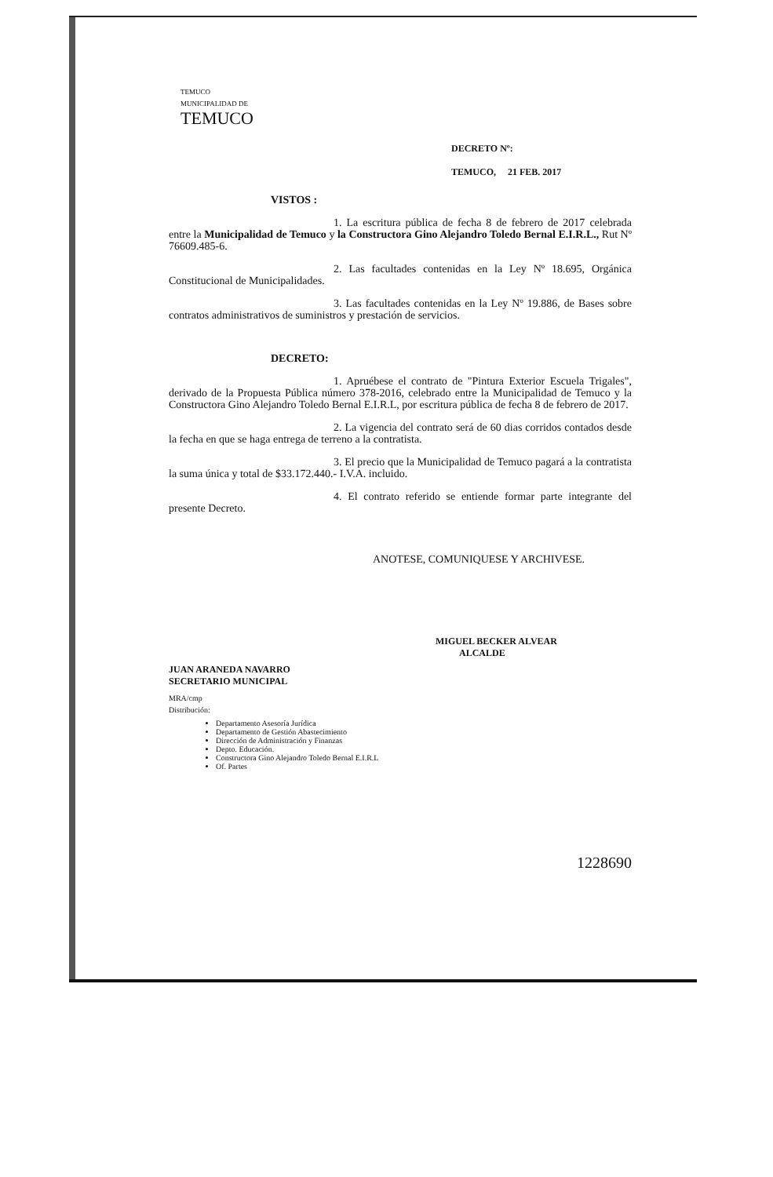TEMUCO
MUNICIPALIDAD DE
TEMUCO
DECRETO Nº:
TEMUCO, 21 FEB. 2017
VISTOS :
1. La escritura pública de fecha 8 de febrero de 2017 celebrada entre la Municipalidad de Temuco y la Constructora Gino Alejandro Toledo Bernal E.I.R.L., Rut Nº 76609.485-6.
2. Las facultades contenidas en la Ley Nº 18.695, Orgánica Constitucional de Municipalidades.
3. Las facultades contenidas en la Ley Nº 19.886, de Bases sobre contratos administrativos de suministros y prestación de servicios.
DECRETO:
1. Apruébese el contrato de "Pintura Exterior Escuela Trigales", derivado de la Propuesta Pública número 378-2016, celebrado entre la Municipalidad de Temuco y la Constructora Gino Alejandro Toledo Bernal E.I.R.L, por escritura pública de fecha 8 de febrero de 2017.
2. La vigencia del contrato será de 60 dias corridos contados desde la fecha en que se haga entrega de terreno a la contratista.
3. El precio que la Municipalidad de Temuco pagará a la contratista la suma única y total de $33.172.440.- I.V.A. incluido.
4. El contrato referido se entiende formar parte integrante del presente Decreto.
ANOTESE, COMUNIQUESE Y ARCHIVESE.
MIGUEL BECKER ALVEAR
ALCALDE
JUAN ARANEDA NAVARRO
SECRETARIO MUNICIPAL
MRA/cmp
Distribución:
Departamento Asesoría Jurídica
Departamento de Gestión Abastecimiento
Dirección de Administración y Finanzas
Depto. Educación.
Constructora Gino Alejandro Toledo Bernal E.I.R.L
Of. Partes
1228690